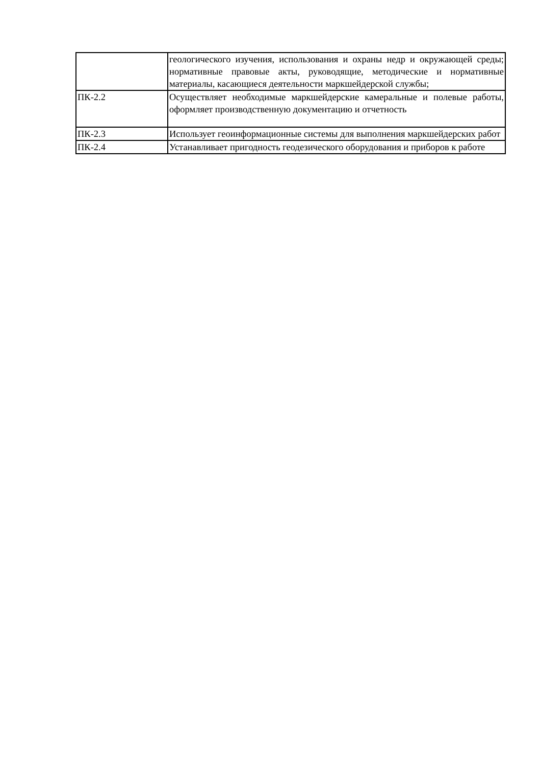| | геологического изучения, использования и охраны недр и окружающей среды; нормативные правовые акты, руководящие, методические и нормативные материалы, касающиеся деятельности маркшейдерской службы; |
| ПК-2.2 | Осуществляет необходимые маркшейдерские камеральные и полевые работы, оформляет производственную документацию и отчетность |
| ПК-2.3 | Использует геоинформационные системы для выполнения маркшейдерских работ |
| ПК-2.4 | Устанавливает пригодность геодезического оборудования и приборов к работе |